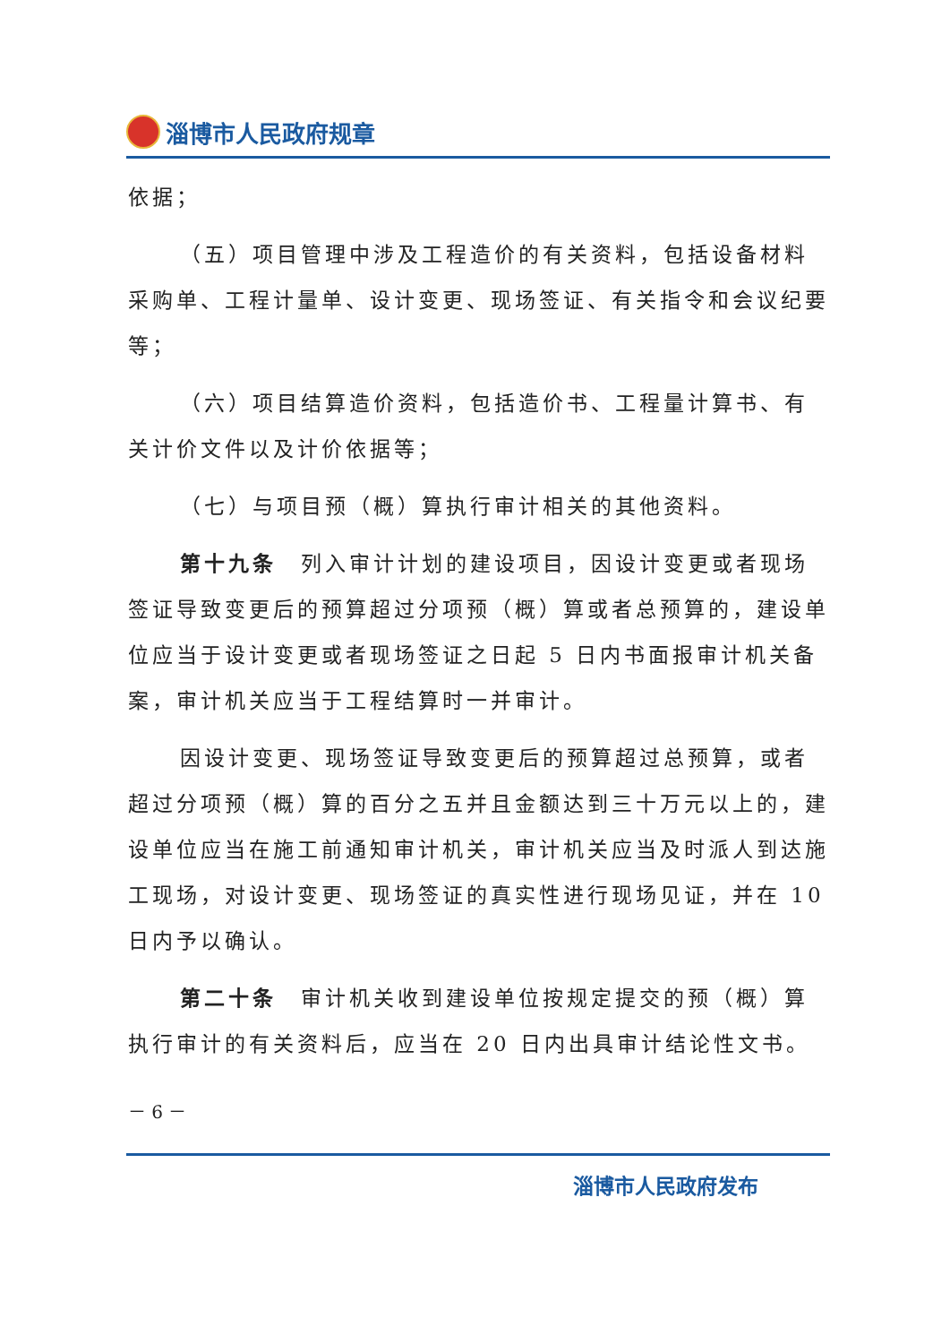淄博市人民政府规章
依据；
（五）项目管理中涉及工程造价的有关资料，包括设备材料采购单、工程计量单、设计变更、现场签证、有关指令和会议纪要等；
（六）项目结算造价资料，包括造价书、工程量计算书、有关计价文件以及计价依据等；
（七）与项目预（概）算执行审计相关的其他资料。
第十九条　列入审计计划的建设项目，因设计变更或者现场签证导致变更后的预算超过分项预（概）算或者总预算的，建设单位应当于设计变更或者现场签证之日起 5 日内书面报审计机关备案，审计机关应当于工程结算时一并审计。
因设计变更、现场签证导致变更后的预算超过总预算，或者超过分项预（概）算的百分之五并且金额达到三十万元以上的，建设单位应当在施工前通知审计机关，审计机关应当及时派人到达施工现场，对设计变更、现场签证的真实性进行现场见证，并在 10 日内予以确认。
第二十条　审计机关收到建设单位按规定提交的预（概）算执行审计的有关资料后，应当在 20 日内出具审计结论性文书。
－ 6 －
淄博市人民政府发布